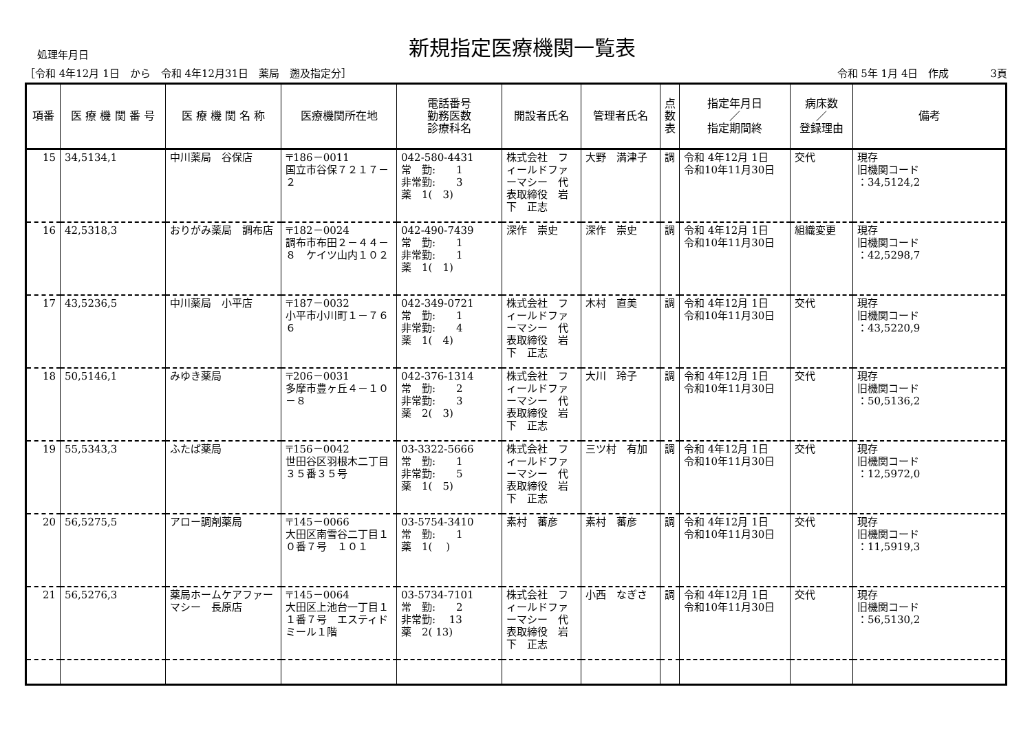処理年月日
新規指定医療機関一覧表
［令和 4年12月 1日　から　令和 4年12月31日　薬局　遡及指定分］
令和 5年 1月 4日　作成　　　　3頁
| 項番 | 医 療 機 関 番 号 | 医 療 機 関 名 称 | 医療機関所在地 | 電話番号 勤務医数 診療科名 | 開設者氏名 | 管理者氏名 | 点 数 表 | 指定年月日 ／ 指定期間終 | 病床数 ／ 登録理由 | 備考 |
| --- | --- | --- | --- | --- | --- | --- | --- | --- | --- | --- |
| 15 | 34,5134,1 | 中川薬局 谷保店 | 〒186－0011 国立市谷保７２１７－２ | 042-580-4431 常 勤: 1 非常勤: 3 薬 1( 3) | 株式会社 フィールドファーマシー 代表取締役 岩下 正志 | 大野 満津子 | 調 | 令和 4年12月 1日 令和10年11月30日 | 交代 | 現存 旧機関コード ：34,5124,2 |
| 16 | 42,5318,3 | おりがみ薬局 調布店 | 〒182－0024 調布市布田２－４４－８ ケイツ山内１０２ | 042-490-7439 常 勤: 1 非常勤: 1 薬 1( 1) | 深作 崇史 | 深作 崇史 | 調 | 令和 4年12月 1日 令和10年11月30日 | 組織変更 | 現存 旧機関コード ：42,5298,7 |
| 17 | 43,5236,5 | 中川薬局 小平店 | 〒187－0032 小平市小川町１－７６６ | 042-349-0721 常 勤: 1 非常勤: 4 薬 1( 4) | 株式会社 フィールドファーマシー 代表取締役 岩下 正志 | 木村 直美 | 調 | 令和 4年12月 1日 令和10年11月30日 | 交代 | 現存 旧機関コード ：43,5220,9 |
| 18 | 50,5146,1 | みゆき薬局 | 〒206－0031 多摩市豊ヶ丘４－１０－８ | 042-376-1314 常 勤: 2 非常勤: 3 薬 2( 3) | 株式会社 フィールドファーマシー 代表取締役 岩下 正志 | 大川 玲子 | 調 | 令和 4年12月 1日 令和10年11月30日 | 交代 | 現存 旧機関コード ：50,5136,2 |
| 19 | 55,5343,3 | ふたば薬局 | 〒156－0042 世田谷区羽根木二丁目３５番３５号 | 03-3322-5666 常 勤: 1 非常勤: 5 薬 1( 5) | 株式会社 フィールドファーマシー 代表取締役 岩下 正志 | 三ツ村 有加 | 調 | 令和 4年12月 1日 令和10年11月30日 | 交代 | 現存 旧機関コード ：12,5972,0 |
| 20 | 56,5275,5 | アロー調剤薬局 | 〒145－0066 大田区南雪谷二丁目１０番７号 １０１ | 03-5754-3410 常 勤: 1 薬 1( ) | 素村 蕃彦 | 素村 蕃彦 | 調 | 令和 4年12月 1日 令和10年11月30日 | 交代 | 現存 旧機関コード ：11,5919,3 |
| 21 | 56,5276,3 | 薬局ホームケアファーマシー 長原店 | 〒145－0064 大田区上池台一丁目１１番７号 エスティドミール１階 | 03-5734-7101 常 勤: 2 非常勤: 13 薬 2( 13) | 株式会社 フィールドファーマシー 代表取締役 岩下 正志 | 小西 なぎさ | 調 | 令和 4年12月 1日 令和10年11月30日 | 交代 | 現存 旧機関コード ：56,5130,2 |